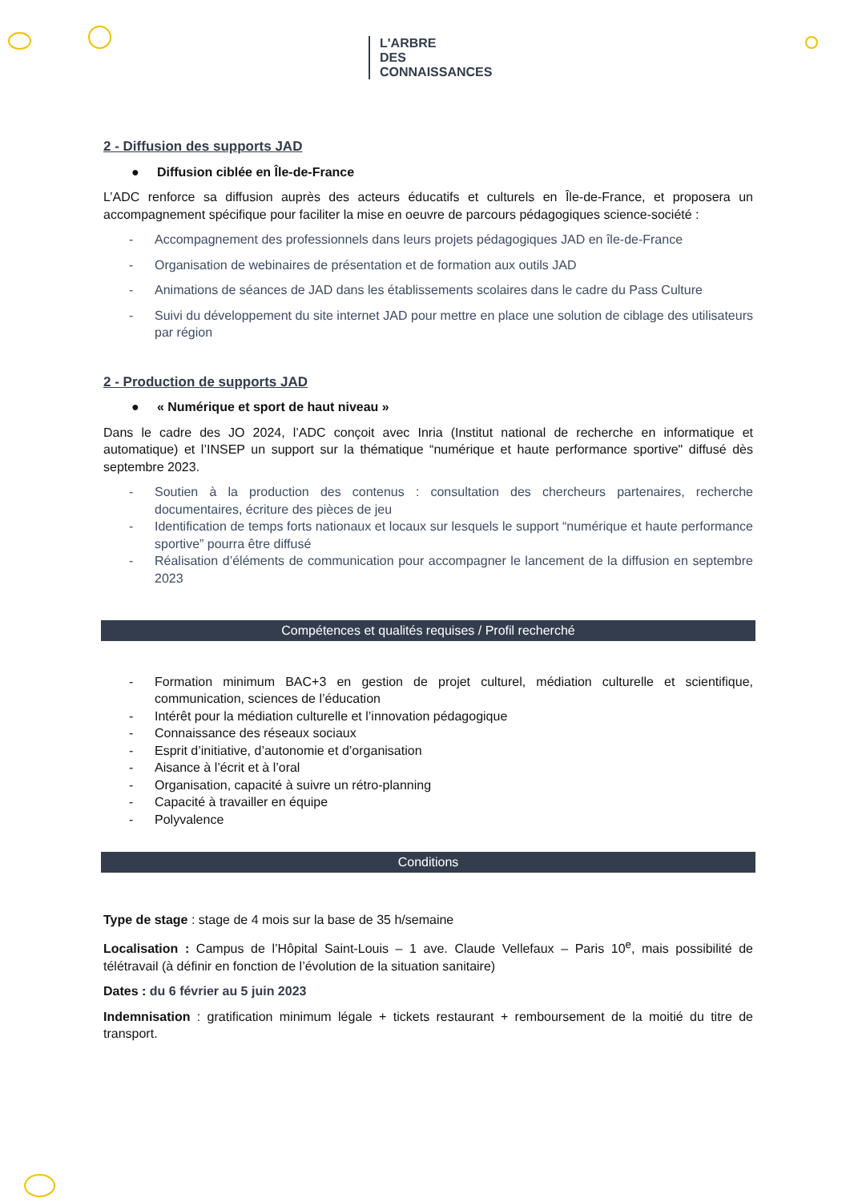L'ARBRE
DES
CONNAISSANCES
2 - Diffusion des supports JAD
● Diffusion ciblée en Île-de-France
L’ADC renforce sa diffusion auprès des acteurs éducatifs et culturels en Île-de-France, et proposera un accompagnement spécifique pour faciliter la mise en oeuvre de parcours pédagogiques science-société :
- Accompagnement des professionnels dans leurs projets pédagogiques JAD en île-de-France
- Organisation de webinaires de présentation et de formation aux outils JAD
- Animations de séances de JAD dans les établissements scolaires dans le cadre du Pass Culture
- Suivi du développement du site internet JAD pour mettre en place une solution de ciblage des utilisateurs par région
2 - Production de supports JAD
● « Numérique et sport de haut niveau »
Dans le cadre des JO 2024, l’ADC conçoit avec Inria (Institut national de recherche en informatique et automatique) et l’INSEP un support sur la thématique “numérique et haute performance sportive" diffusé dès septembre 2023.
- Soutien à la production des contenus : consultation des chercheurs partenaires, recherche documentaires, écriture des pièces de jeu
- Identification de temps forts nationaux et locaux sur lesquels le support “numérique et haute performance sportive” pourra être diffusé
- Réalisation d’éléments de communication pour accompagner le lancement de la diffusion en septembre 2023
Compétences et qualités requises / Profil recherché
- Formation minimum BAC+3 en gestion de projet culturel, médiation culturelle et scientifique, communication, sciences de l’éducation
- Intérêt pour la médiation culturelle et l’innovation pédagogique
- Connaissance des réseaux sociaux
- Esprit d’initiative, d’autonomie et d’organisation
- Aisance à l’écrit et à l’oral
- Organisation, capacité à suivre un rétro-planning
- Capacité à travailler en équipe
- Polyvalence
Conditions
Type de stage : stage de 4 mois sur la base de 35 h/semaine
Localisation : Campus de l’Hôpital Saint-Louis – 1 ave. Claude Vellefaux – Paris 10<sup>e</sup>, mais possibilité de télétravail (à définir en fonction de l’évolution de la situation sanitaire)
Dates : du 6 février au 5 juin 2023
Indemnisation : gratification minimum légale + tickets restaurant + remboursement de la moitié du titre de transport.